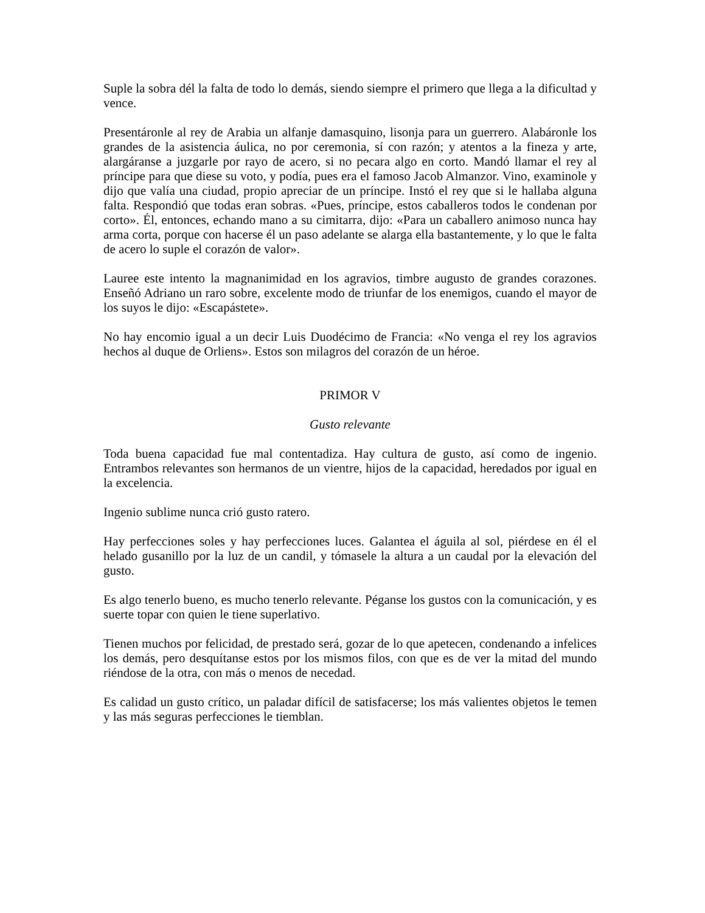Suple la sobra dél la falta de todo lo demás, siendo siempre el primero que llega a la dificultad y vence.
Presentáronle al rey de Arabia un alfanje damasquino, lisonja para un guerrero. Alabáronle los grandes de la asistencia áulica, no por ceremonia, sí con razón; y atentos a la fineza y arte, alargáranse a juzgarle por rayo de acero, si no pecara algo en corto. Mandó llamar el rey al príncipe para que diese su voto, y podía, pues era el famoso Jacob Almanzor. Vino, examinole y dijo que valía una ciudad, propio apreciar de un príncipe. Instó el rey que si le hallaba alguna falta. Respondió que todas eran sobras. «Pues, príncipe, estos caballeros todos le condenan por corto». Él, entonces, echando mano a su cimitarra, dijo: «Para un caballero animoso nunca hay arma corta, porque con hacerse él un paso adelante se alarga ella bastantemente, y lo que le falta de acero lo suple el corazón de valor».
Lauree este intento la magnanimidad en los agravios, timbre augusto de grandes corazones. Enseñó Adriano un raro sobre, excelente modo de triunfar de los enemigos, cuando el mayor de los suyos le dijo: «Escapástete».
No hay encomio igual a un decir Luis Duodécimo de Francia: «No venga el rey los agravios hechos al duque de Orliens». Estos son milagros del corazón de un héroe.
PRIMOR V
Gusto relevante
Toda buena capacidad fue mal contentadiza. Hay cultura de gusto, así como de ingenio. Entrambos relevantes son hermanos de un vientre, hijos de la capacidad, heredados por igual en la excelencia.
Ingenio sublime nunca crió gusto ratero.
Hay perfecciones soles y hay perfecciones luces. Galantea el águila al sol, piérdese en él el helado gusanillo por la luz de un candil, y tómasele la altura a un caudal por la elevación del gusto.
Es algo tenerlo bueno, es mucho tenerlo relevante. Péganse los gustos con la comunicación, y es suerte topar con quien le tiene superlativo.
Tienen muchos por felicidad, de prestado será, gozar de lo que apetecen, condenando a infelices los demás, pero desquítanse estos por los mismos filos, con que es de ver la mitad del mundo riéndose de la otra, con más o menos de necedad.
Es calidad un gusto crítico, un paladar difícil de satisfacerse; los más valientes objetos le temen y las más seguras perfecciones le tiemblan.